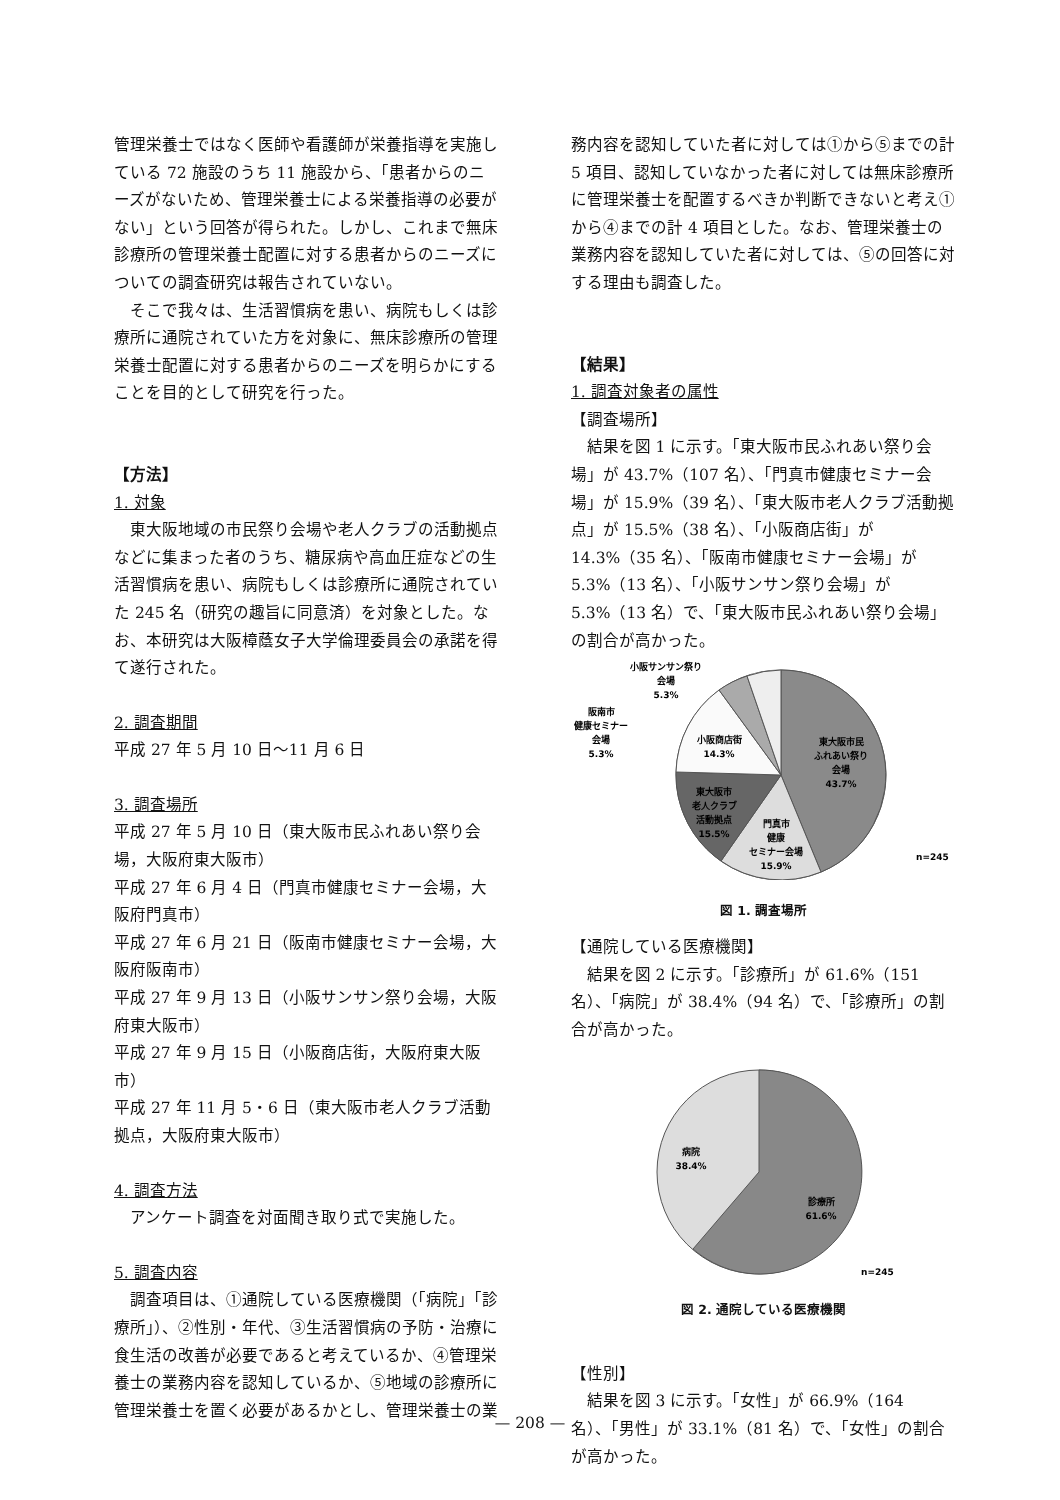管理栄養士ではなく医師や看護師が栄養指導を実施している 72 施設のうち 11 施設から、「患者からのニーズがないため、管理栄養士による栄養指導の必要がない」という回答が得られた。しかし、これまで無床診療所の管理栄養士配置に対する患者からのニーズについての調査研究は報告されていない。
そこで我々は、生活習慣病を患い、病院もしくは診療所に通院されていた方を対象に、無床診療所の管理栄養士配置に対する患者からのニーズを明らかにすることを目的として研究を行った。
【方法】
1. 対象
東大阪地域の市民祭り会場や老人クラブの活動拠点などに集まった者のうち、糖尿病や高血圧症などの生活習慣病を患い、病院もしくは診療所に通院されていた 245 名（研究の趣旨に同意済）を対象とした。なお、本研究は大阪樟蔭女子大学倫理委員会の承諾を得て遂行された。
2. 調査期間
平成 27 年 5 月 10 日〜11 月 6 日
3. 調査場所
平成 27 年 5 月 10 日（東大阪市民ふれあい祭り会場，大阪府東大阪市）
平成 27 年 6 月 4 日（門真市健康セミナー会場，大阪府門真市）
平成 27 年 6 月 21 日（阪南市健康セミナー会場，大阪府阪南市）
平成 27 年 9 月 13 日（小阪サンサン祭り会場，大阪府東大阪市）
平成 27 年 9 月 15 日（小阪商店街，大阪府東大阪市）
平成 27 年 11 月 5・6 日（東大阪市老人クラブ活動拠点，大阪府東大阪市）
4. 調査方法
アンケート調査を対面聞き取り式で実施した。
5. 調査内容
調査項目は、①通院している医療機関（「病院」「診療所」）、②性別・年代、③生活習慣病の予防・治療に食生活の改善が必要であると考えているか、④管理栄養士の業務内容を認知しているか、⑤地域の診療所に管理栄養士を置く必要があるかとし、管理栄養士の業
務内容を認知していた者に対しては①から⑤までの計 5 項目、認知していなかった者に対しては無床診療所に管理栄養士を配置するべきか判断できないと考え①から④までの計 4 項目とした。なお、管理栄養士の業務内容を認知していた者に対しては、⑤の回答に対する理由も調査した。
【結果】
1. 調査対象者の属性
【調査場所】
結果を図 1 に示す。「東大阪市民ふれあい祭り会場」が 43.7%（107 名）、「門真市健康セミナー会場」が 15.9%（39 名）、「東大阪市老人クラブ活動拠点」が 15.5%（38 名）、「小阪商店街」が 14.3%（35 名）、「阪南市健康セミナー会場」が 5.3%（13 名）、「小阪サンサン祭り会場」が 5.3%（13 名）で、「東大阪市民ふれあい祭り会場」の割合が高かった。
東大阪市民
ふれあい祭り
会場
43.7%
小阪商店街
14.3%
東大阪市
老人クラブ
活動拠点
15.5%
門真市
健康
セミナー会場
15.9%
小阪サンサン祭り
会場
5.3%
阪南市
健康セミナー
会場
5.3%
n=245
図 1. 調査場所
【通院している医療機関】
結果を図 2 に示す。「診療所」が 61.6%（151 名）、「病院」が 38.4%（94 名）で、「診療所」の割合が高かった。
病院
38.4%
診療所
61.6%
n=245
図 2. 通院している医療機関
【性別】
結果を図 3 に示す。「女性」が 66.9%（164 名）、「男性」が 33.1%（81 名）で、「女性」の割合が高かった。
— 208 —